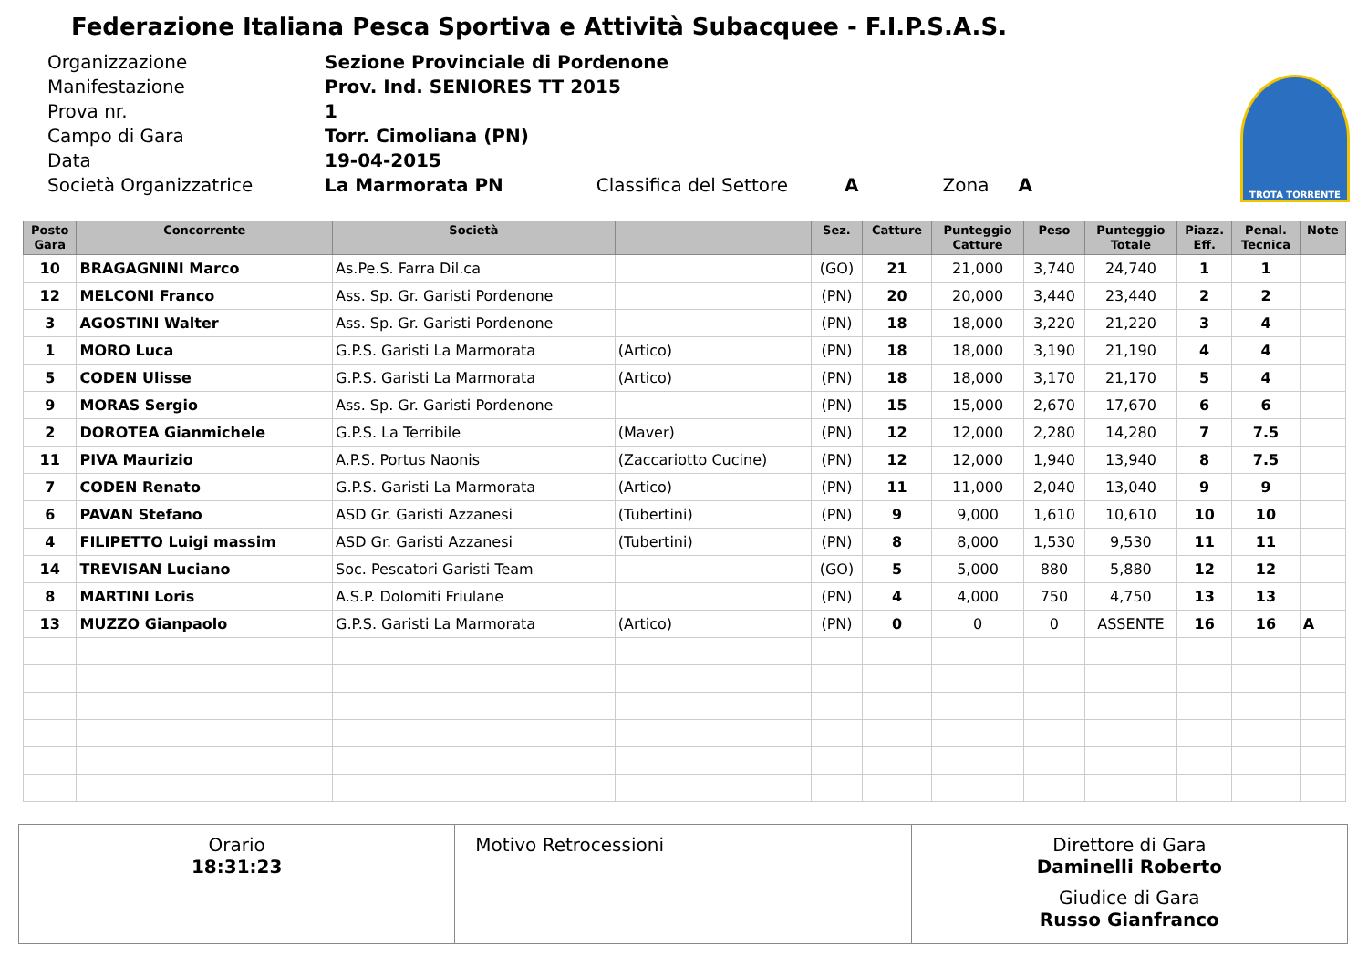Federazione Italiana Pesca Sportiva e Attività Subacquee - F.I.P.S.A.S.
| Organizzazione | Sezione Provinciale di Pordenone |
| Manifestazione | Prov. Ind. SENIORES TT 2015 |
| Prova nr. | 1 |
| Campo di Gara | Torr. Cimoliana (PN) |
| Data | 19-04-2015 |
| Società Organizzatrice | La Marmorata PN Classifica del Settore A Zona A |
TROTA TORRENTE
| Posto Gara | Concorrente | Società | | Sez. | Catture | Punteggio Catture | Peso | Punteggio Totale | Piazz. Eff. | Penal. Tecnica | Note |
| --- | --- | --- | --- | --- | --- | --- | --- | --- | --- | --- | --- |
| 10 | BRAGAGNINI Marco | As.Pe.S. Farra Dil.ca | | (GO) | 21 | 21,000 | 3,740 | 24,740 | 1 | 1 | |
| 12 | MELCONI Franco | Ass. Sp. Gr. Garisti Pordenone | | (PN) | 20 | 20,000 | 3,440 | 23,440 | 2 | 2 | |
| 3 | AGOSTINI Walter | Ass. Sp. Gr. Garisti Pordenone | | (PN) | 18 | 18,000 | 3,220 | 21,220 | 3 | 4 | |
| 1 | MORO Luca | G.P.S. Garisti La Marmorata | (Artico) | (PN) | 18 | 18,000 | 3,190 | 21,190 | 4 | 4 | |
| 5 | CODEN Ulisse | G.P.S. Garisti La Marmorata | (Artico) | (PN) | 18 | 18,000 | 3,170 | 21,170 | 5 | 4 | |
| 9 | MORAS Sergio | Ass. Sp. Gr. Garisti Pordenone | | (PN) | 15 | 15,000 | 2,670 | 17,670 | 6 | 6 | |
| 2 | DOROTEA Gianmichele | G.P.S. La Terribile | (Maver) | (PN) | 12 | 12,000 | 2,280 | 14,280 | 7 | 7.5 | |
| 11 | PIVA Maurizio | A.P.S. Portus Naonis | (Zaccariotto Cucine) | (PN) | 12 | 12,000 | 1,940 | 13,940 | 8 | 7.5 | |
| 7 | CODEN Renato | G.P.S. Garisti La Marmorata | (Artico) | (PN) | 11 | 11,000 | 2,040 | 13,040 | 9 | 9 | |
| 6 | PAVAN Stefano | ASD Gr. Garisti Azzanesi | (Tubertini) | (PN) | 9 | 9,000 | 1,610 | 10,610 | 10 | 10 | |
| 4 | FILIPETTO Luigi massim | ASD Gr. Garisti Azzanesi | (Tubertini) | (PN) | 8 | 8,000 | 1,530 | 9,530 | 11 | 11 | |
| 14 | TREVISAN Luciano | Soc. Pescatori Garisti Team | | (GO) | 5 | 5,000 | 880 | 5,880 | 12 | 12 | |
| 8 | MARTINI Loris | A.S.P. Dolomiti Friulane | | (PN) | 4 | 4,000 | 750 | 4,750 | 13 | 13 | |
| 13 | MUZZO Gianpaolo | G.P.S. Garisti La Marmorata | (Artico) | (PN) | 0 | 0 | 0 | ASSENTE | 16 | 16 | A |
Orario
18:31:23
Motivo Retrocessioni Direttore di Gara
Daminelli Roberto
Giudice di Gara
Russo Gianfranco